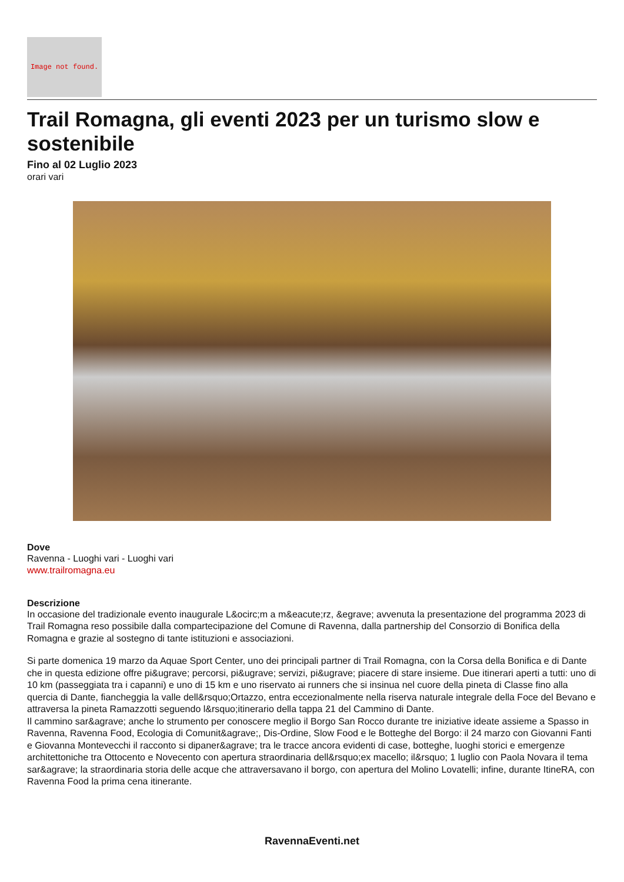Image not found.
Trail Romagna, gli eventi 2023 per un turismo slow e sostenibile
Fino al 02 Luglio 2023
orari vari
Dove
Ravenna - Luoghi vari - Luoghi vari
www.trailromagna.eu
Descrizione
In occasione del tradizionale evento inaugurale L&ocirc;m a m&eacute;rz, &egrave; avvenuta la presentazione del programma 2023 di Trail Romagna reso possibile dalla compartecipazione del Comune di Ravenna, dalla partnership del Consorzio di Bonifica della Romagna e grazie al sostegno di tante istituzioni e associazioni.
Si parte domenica 19 marzo da Aquae Sport Center, uno dei principali partner di Trail Romagna, con la Corsa della Bonifica e di Dante che in questa edizione offre pi&ugrave; percorsi, pi&ugrave; servizi, pi&ugrave; piacere di stare insieme. Due itinerari aperti a tutti: uno di 10 km (passeggiata tra i capanni) e uno di 15 km e uno riservato ai runners che si insinua nel cuore della pineta di Classe fino alla quercia di Dante, fiancheggia la valle dell&rsquo;Ortazzo, entra eccezionalmente nella riserva naturale integrale della Foce del Bevano e attraversa la pineta Ramazzotti seguendo l&rsquo;itinerario della tappa 21 del Cammino di Dante.
Il cammino sar&agrave; anche lo strumento per conoscere meglio il Borgo San Rocco durante tre iniziative ideate assieme a Spasso in Ravenna, Ravenna Food, Ecologia di Comunit&agrave;, Dis-Ordine, Slow Food e le Botteghe del Borgo: il 24 marzo con Giovanni Fanti e Giovanna Montevecchi il racconto si dipaner&agrave; tra le tracce ancora evidenti di case, botteghe, luoghi storici e emergenze architettoniche tra Ottocento e Novecento con apertura straordinaria dell&rsquo;ex macello; il&rsquo; 1 luglio con Paola Novara il tema sar&agrave; la straordinaria storia delle acque che attraversavano il borgo, con apertura del Molino Lovatelli; infine, durante ItineRA, con Ravenna Food la prima cena itinerante.
RavennaEventi.net